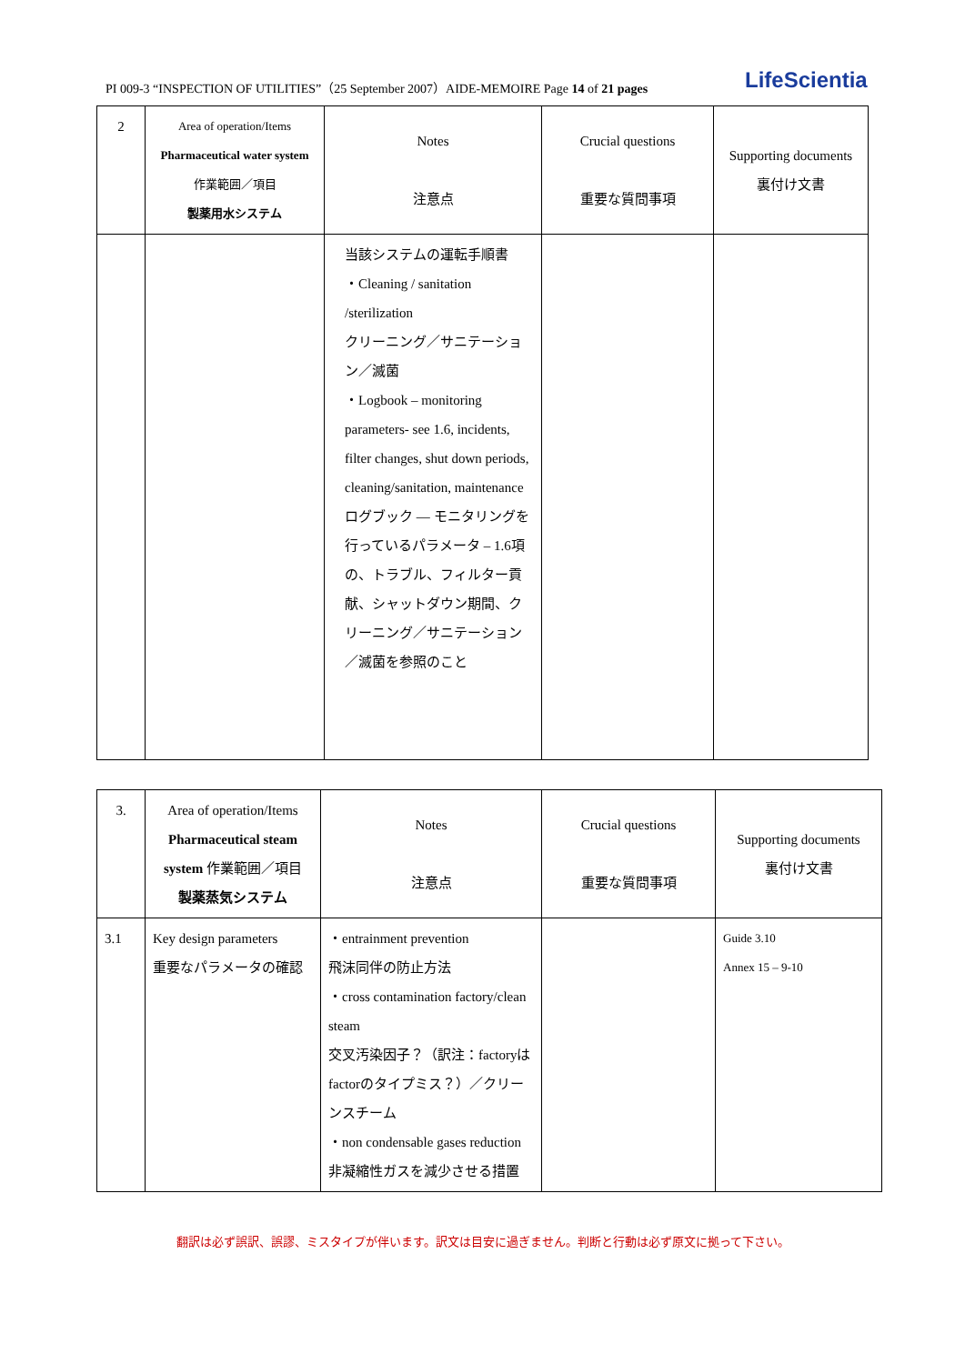PI 009-3 “INSPECTION OF UTILITIES”（25 September 2007）AIDE-MEMOIRE Page 14 of 21 pages LifeScientia
| 2 | Area of operation/Items Pharmaceutical water system 作業範囲／項目 製薬用水システム | Notes 注意点 | Crucial questions 重要な質問事項 | Supporting documents 裏付け文書 |
| | | 当該システムの運転手順書 ・Cleaning / sanitation /sterilization クリーニング／サニテーション／滅菌 ・Logbook – monitoring parameters- see 1.6, incidents, filter changes, shut down periods, cleaning/sanitation, maintenance ログブック ― モニタリングを行っているパラメータ – 1.6項の、トラブル、フィルター貢献、シャットダウン期間、クリーニング／サニテーション／滅菌を参照のこと | | |
| 3. | Area of operation/Items Pharmaceutical steam system 作業範囲／項目 製薬蒸気システム | Notes 注意点 | Crucial questions 重要な質問事項 | Supporting documents 裏付け文書 |
| 3.1 | Key design parameters 重要なパラメータの確認 | ・entrainment prevention 飛沫同伴の防止方法 ・cross contamination factory/clean steam 交叉汚染因子？（訳注：factoryはfactorのタイプミス？）／クリーンスチーム ・non condensable gases reduction 非凝縮性ガスを減少させる措置 | | Guide 3.10 Annex 15 – 9-10 |
翻訳は必ず誤訳、誤謬、ミスタイプが伴います。訳文は目安に過ぎません。判断と行動は必ず原文に拠って下さい。